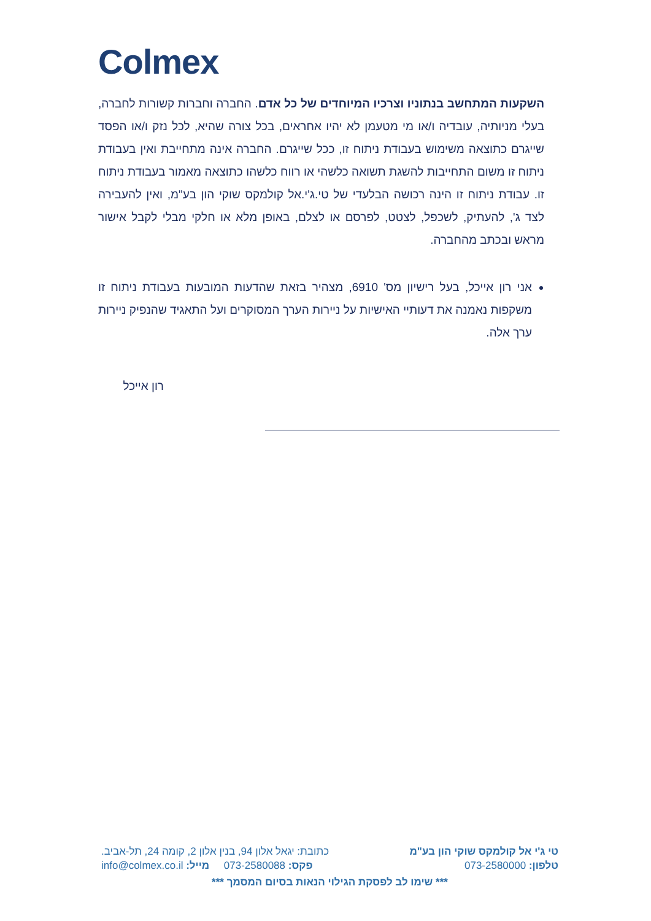Colmex
השקעות המתחשב בנתוניו וצרכיו המיוחדים של כל אדם. החברה וחברות קשורות לחברה, בעלי מניותיה, עובדיה ו/או מי מטעמן לא יהיו אחראים, בכל צורה שהיא, לכל נזק ו/או הפסד שייגרם כתוצאה משימוש בעבודת ניתוח זו, ככל שייגרם. החברה אינה מתחייבת ואין בעבודת ניתוח זו משום התחייבות להשגת תשואה כלשהי או רווח כלשהו כתוצאה מאמור בעבודת ניתוח זו. עבודת ניתוח זו הינה רכושה הבלעדי של טי.ג'י.אל קולמקס שוקי הון בע"מ, ואין להעבירה לצד ג', להעתיק, לשכפל, לצטט, לפרסם או לצלם, באופן מלא או חלקי מבלי לקבל אישור מראש ובכתב מהחברה.
אני רון אייכל, בעל רישיון מס' 6910, מצהיר בזאת שהדעות המובעות בעבודת ניתוח זו משקפות נאמנה את דעותיי האישיות על ניירות הערך המסוקרים ועל התאגיד שהנפיק ניירות ערך אלה.
רון אייכל
טי ג'י אל קולמקס שוקי הון בע"מ כתובת: יגאל אלון 94, בנין אלון 2, קומה 24, תל-אביב.
טלפון: 073-2580000 פקס: 073-2580088 מייל: info@colmex.co.il
*** שימו לב לפסקת הגילוי הנאות בסיום המסמך ***